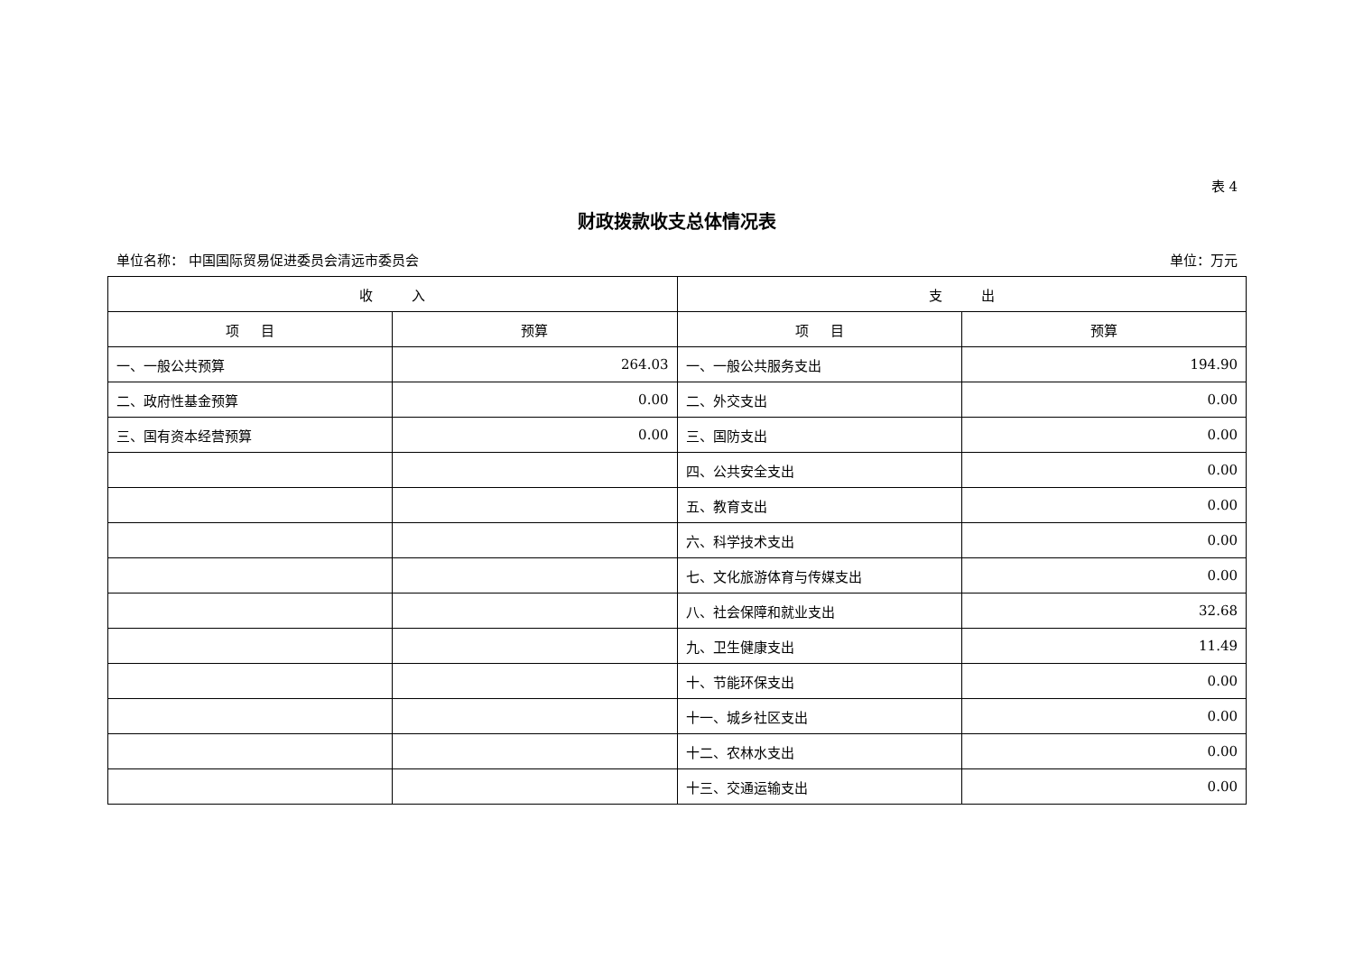表 4
财政拨款收支总体情况表
单位名称： 中国国际贸易促进委员会清远市委员会 单位：万元
| 收 入 | | 支 出 | |
| --- | --- | --- | --- |
| 项 目 | 预算 | 项 目 | 预算 |
| 一、一般公共预算 | 264.03 | 一、一般公共服务支出 | 194.90 |
| 二、政府性基金预算 | 0.00 | 二、外交支出 | 0.00 |
| 三、国有资本经营预算 | 0.00 | 三、国防支出 | 0.00 |
| | | 四、公共安全支出 | 0.00 |
| | | 五、教育支出 | 0.00 |
| | | 六、科学技术支出 | 0.00 |
| | | 七、文化旅游体育与传媒支出 | 0.00 |
| | | 八、社会保障和就业支出 | 32.68 |
| | | 九、卫生健康支出 | 11.49 |
| | | 十、节能环保支出 | 0.00 |
| | | 十一、城乡社区支出 | 0.00 |
| | | 十二、农林水支出 | 0.00 |
| | | 十三、交通运输支出 | 0.00 |